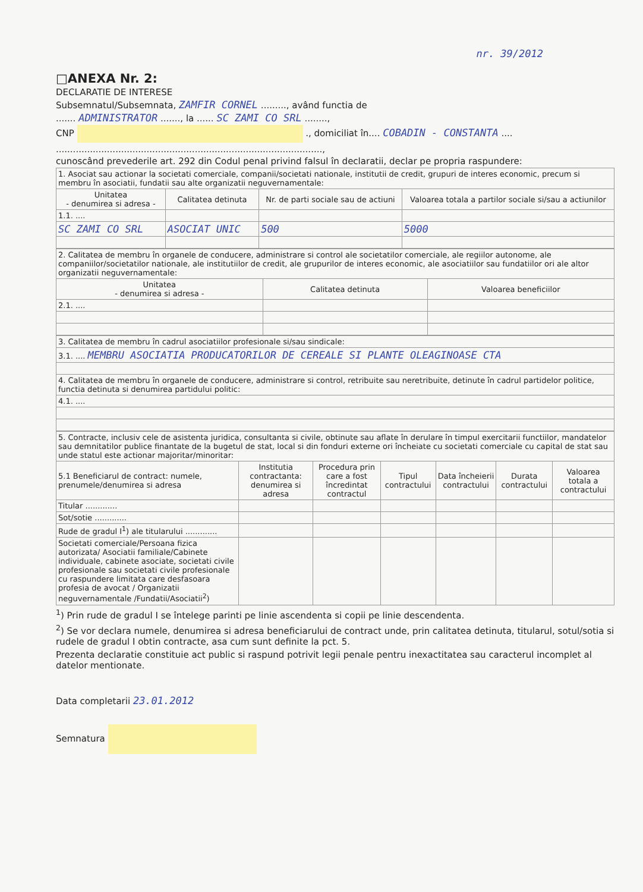nr. 39/2012
□ANEXA Nr. 2:
DECLARATIE DE INTERESE
Subsemnatul/Subsemnata, ZAMFIR CORNEL ........., având functia de
....... ADMINISTRATOR ......., la ...... SC ZAMI CO SRL ........,
CNP ., domiciliat în.... COBADIN - CONSTANTA ....
..............................................................................................,
cunoscând prevederile art. 292 din Codul penal privind falsul în declaratii, declar pe propria raspundere:
| 1. Asociat sau actionar la societati comerciale, companii/societati nationale, institutii de credit, grupuri de interes economic, precum si membru în asociatii, fundatii sau alte organizatii neguvernamentale: | | | |
| Unitatea - denumirea si adresa - | Calitatea detinuta | Nr. de parti sociale sau de actiuni | Valoarea totala a partilor sociale si/sau a actiunilor |
| 1.1. .... | | | |
| SC ZAMI CO SRL | ASOCIAT UNIC | 500 | 5000 |
| 2. Calitatea de membru în organele de conducere, administrare si control ale societatilor comerciale, ale regiilor autonome, ale companiilor/societatilor nationale, ale institutiilor de credit, ale grupurilor de interes economic, ale asociatiilor sau fundatiilor ori ale altor organizatii neguvernamentale: | | |
| Unitatea - denumirea si adresa - | Calitatea detinuta | Valoarea beneficiilor |
| 2.1. .... | | |
| 3. Calitatea de membru în cadrul asociatiilor profesionale si/sau sindicale: |
| 3.1. .... MEMBRU ASOCIATIA PRODUCATORILOR DE CEREALE SI PLANTE OLEAGINOASE CTA |
| 4. Calitatea de membru în organele de conducere, administrare si control, retribuite sau neretribuite, detinute în cadrul partidelor politice, functia detinuta si denumirea partidului politic: |
| 4.1. .... |
| 5. Contracte, inclusiv cele de asistenta juridica, consultanta si civile, obtinute sau aflate în derulare în timpul exercitarii functiilor, mandatelor sau demnitatilor publice finantate de la bugetul de stat, local si din fonduri externe ori încheiate cu societati comerciale cu capital de stat sau unde statul este actionar majoritar/minoritar: | | | | | | |
| 5.1 Beneficiarul de contract: numele, prenumele/denumirea si adresa | Institutia contractanta: denumirea si adresa | Procedura prin care a fost încredintat contractul | Tipul contractului | Data încheierii contractului | Durata contractului | Valoarea totala a contractului |
| Titular ............. | | | | | | |
| Sot/sotie ............. | | | | | | |
| Rude de gradul I<sup>1</sup>) ale titularului ............. | | | | | | |
| Societati comerciale/Persoana fizica autorizata/ Asociatii familiale/Cabinete individuale, cabinete asociate, societati civile profesionale sau societati civile profesionale cu raspundere limitata care desfasoara profesia de avocat / Organizatii neguvernamentale /Fundatii/Asociatii<sup>2</sup>) | | | | | | |
<sup>1</sup>) Prin rude de gradul I se întelege parinti pe linie ascendenta si copii pe linie descendenta.
<sup>2</sup>) Se vor declara numele, denumirea si adresa beneficiarului de contract unde, prin calitatea detinuta, titularul, sotul/sotia si rudele de gradul I obtin contracte, asa cum sunt definite la pct. 5.
Prezenta declaratie constituie act public si raspund potrivit legii penale pentru inexactitatea sau caracterul incomplet al datelor mentionate.
Data completarii 23.01.2012
Semnatura